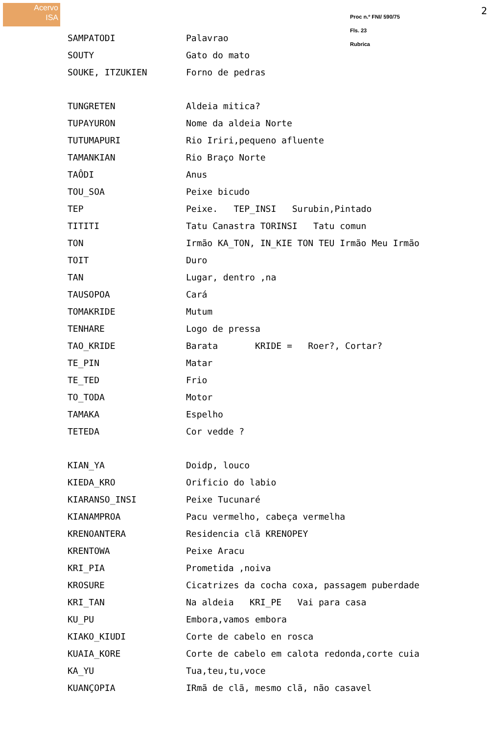Acervo
ISA
Proc n.º FNI/ 590/75
Fls. 23
Rubrica
2
| SAMPATODI | Palavrao |
| SOUTY | Gato do mato |
| SOUKE, ITZUKIEN | Forno de pedras |
| TUNGRETEN | Aldeia mitica? |
| TUPAYURON | Nome da aldeia Norte |
| TUTUMAPURI | Rio Iriri,pequeno afluente |
| TAMANKIAN | Rio Braço Norte |
| TAÔDI | Anus |
| TOU_SOA | Peixe bicudo |
| TEP | Peixe. TEP_INSI Surubin,Pintado |
| TITITI | Tatu Canastra TORINSI Tatu comun |
| TON | Irmão KA_TON, IN_KIE TON TEU Irmão Meu Irmão |
| TOIT | Duro |
| TAN | Lugar, dentro ,na |
| TAUSOPOA | Cará |
| TOMAKRIDE | Mutum |
| TENHARE | Logo de pressa |
| TAO_KRIDE | Barata KRIDE = Roer?, Cortar? |
| TE_PIN | Matar |
| TE_TED | Frio |
| TO_TODA | Motor |
| TAMAKA | Espelho |
| TETEDA | Cor vedde ? |
| KIAN_YA | Doidp, louco |
| KIEDA_KRO | Orificio do labio |
| KIARANSO_INSI | Peixe Tucunaré |
| KIANAMPROA | Pacu vermelho, cabeça vermelha |
| KRENOANTERA | Residencia clã KRENOPEY |
| KRENTOWA | Peixe Aracu |
| KRI_PIA | Prometida ,noiva |
| KROSURE | Cicatrizes da cocha coxa, passagem puberdade |
| KRI_TAN | Na aldeia KRI_PE Vai para casa |
| KU_PU | Embora,vamos embora |
| KIAKO_KIUDI | Corte de cabelo en rosca |
| KUAIA_KORE | Corte de cabelo em calota redonda,corte cuia |
| KA_YU | Tua,teu,tu,voce |
| KUANÇOPIA | IRmã de clã, mesmo clã, não casavel |